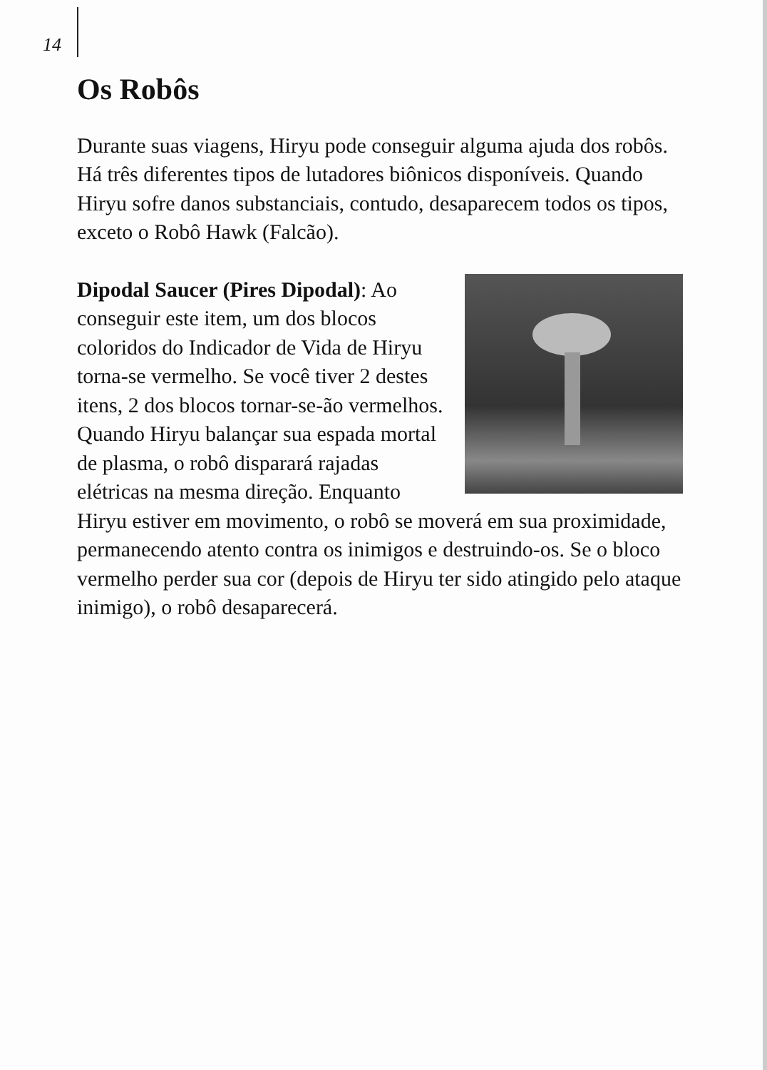14
Os Robôs
Durante suas viagens, Hiryu pode conseguir alguma ajuda dos robôs. Há três diferentes tipos de lutadores biônicos disponíveis. Quando Hiryu sofre danos substanciais, contudo, desaparecem todos os tipos, exceto o Robô Hawk (Falcão).
Dipodal Saucer (Pires Dipodal): Ao conseguir este item, um dos blocos coloridos do Indicador de Vida de Hiryu torna-se vermelho. Se você tiver 2 destes itens, 2 dos blocos tornar-se-ão vermelhos. Quando Hiryu balançar sua espada mortal de plasma, o robô disparará rajadas elétricas na mesma direção. Enquanto Hiryu estiver em movimento, o robô se moverá em sua proximidade, permanecendo atento contra os inimigos e destruindo-os. Se o bloco vermelho perder sua cor (depois de Hiryu ter sido atingido pelo ataque inimigo), o robô desaparecerá.